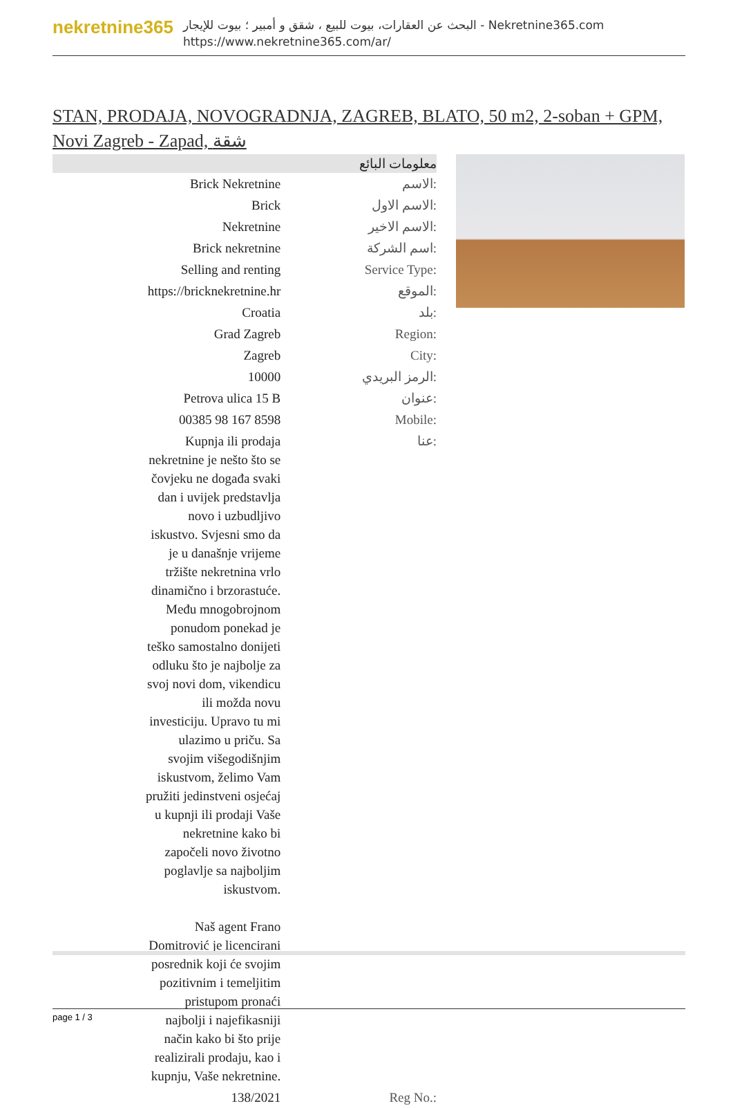nekretnine365
البحث عن العقارات، بيوت للبيع ، شقق و أمبير ؛ بيوت للإيجار - Nekretnine365.com
https://www.nekretnine365.com/ar/
STAN, PRODAJA, NOVOGRADNJA, ZAGREB, BLATO, 50 m2, 2-soban + GPM, Novi Zagreb - Zapad, شقة
| معلومات البائع | |
| --- | --- |
| Brick Nekretnine | الاسم: |
| Brick | الاسم الاول: |
| Nekretnine | الاسم الاخير: |
| Brick nekretnine | اسم الشركة: |
| Selling and renting | Service Type: |
| https://bricknekretnine.hr | الموقع: |
| Croatia | بلد: |
| Grad Zagreb | Region: |
| Zagreb | City: |
| 10000 | الرمز البريدي: |
| Petrova ulica 15 B | عنوان: |
| 00385 98 167 8598 | Mobile: |
| Kupnja ili prodaja nekretnine je nešto što se čovjeku ne događa svaki dan i uvijek predstavlja novo i uzbudljivo iskustvo. Svjesni smo da je u današnje vrijeme tržište nekretnina vrlo dinamično i brzorastuće. Među mnogobrojnom ponudom ponekad je teško samostalno donijeti odluku što je najbolje za svoj novi dom, vikendicu ili možda novu investiciju. Upravo tu mi ulazimo u priču. Sa svojim višegodišnjim iskustvom, želimo Vam pružiti jedinstveni osjećaj u kupnji ili prodaji Vaše nekretnine kako bi započeli novo životno poglavlje sa najboljim iskustvom. Naš agent Frano Domitrović je licencirani posrednik koji će svojim pozitivnim i temeljitim pristupom pronaći najbolji i najefikasniji način kako bi što prije realizirali prodaju, kao i kupnju, Vaše nekretnine. | عنا: |
| 138/2021 | Reg No.: |
page 1 / 3